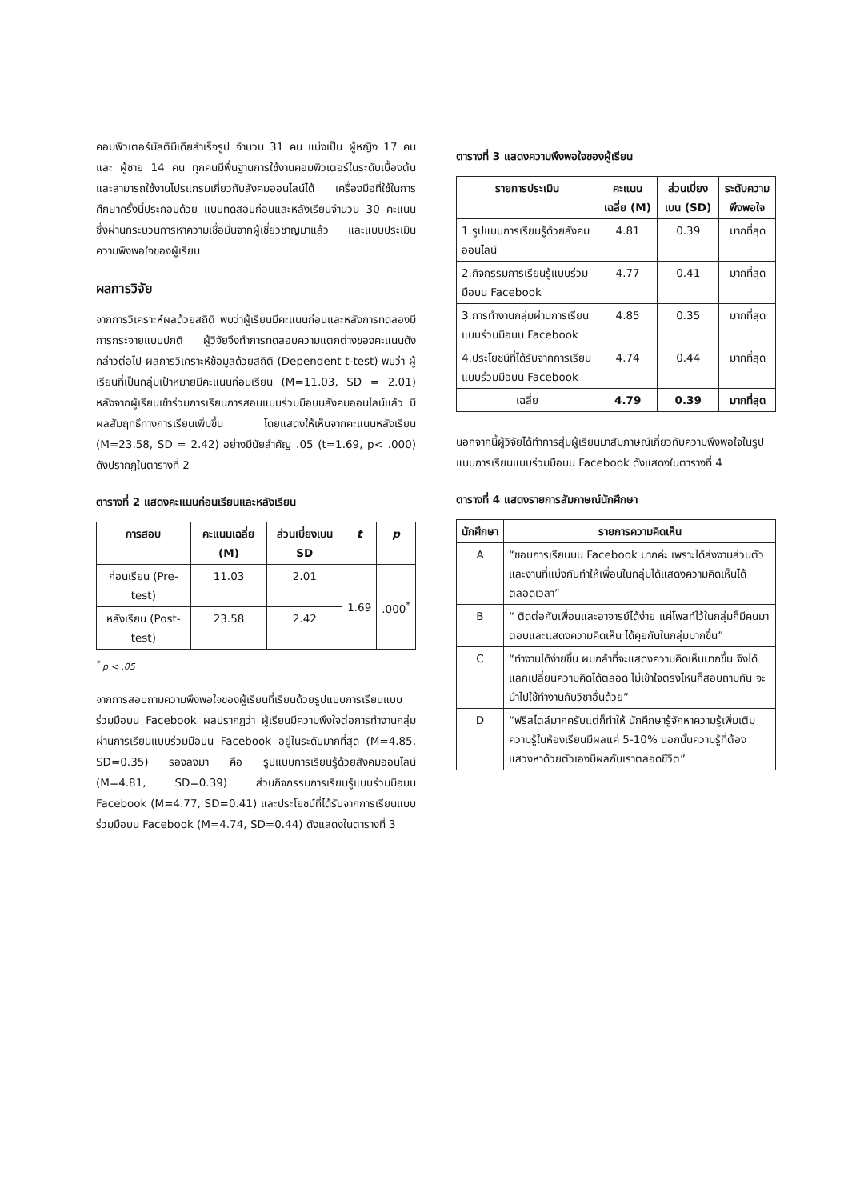คอมพิวเตอร์มัลติมีเดียสำเร็จรูป จำนวน 31 คน แบ่งเป็น ผู้หญิง 17 คน และ ผู้ชาย 14 คน ทุกคนมีพื้นฐานการใช้งานคอมพิวเตอร์ในระดับเบื้องต้นและสามารถใช้งานโปรแกรมเกี่ยวกับสังคมออนไลน์ได้ เครื่องมือที่ใช้ในการศึกษาครั้งนี้ประกอบด้วย แบบทดสอบก่อนและหลังเรียนจำนวน 30 คะแนน ซึ่งผ่านกระบวนการหาความเชื่อมั่นจากผู้เชี่ยวชาญมาแล้ว และแบบประเมินความพึงพอใจของผู้เรียน
ผลการวิจัย
จากการวิเคราะห์ผลด้วยสถิติ พบว่าผู้เรียนมีคะแนนก่อนและหลังการทดลองมีการกระจายแบบปกติ ผู้วิจัยจึงทำการทดสอบความแตกต่างของคะแนนดังกล่าวต่อไป ผลการวิเคราะห์ข้อมูลด้วยสถิติ (Dependent t-test) พบว่า ผู้เรียนที่เป็นกลุ่มเป้าหมายมีคะแนนก่อนเรียน (M=11.03, SD = 2.01) หลังจากผู้เรียนเข้าร่วมการเรียนการสอนแบบร่วมมือบนสังคมออนไลน์แล้ว มีผลสัมฤทธิ์ทางการเรียนเพิ่มขึ้น โดยแสดงให้เห็นจากคะแนนหลังเรียน (M=23.58, SD = 2.42) อย่างมีนัยสำคัญ .05 (t=1.69, p< .000) ดังปรากฏในตารางที่ 2
ตารางที่ 2 แสดงคะแนนก่อนเรียนและหลังเรียน
| การสอบ | คะแนนเฉลี่ย (M) | ส่วนเบี่ยงเบน SD | t | p |
| --- | --- | --- | --- | --- |
| ก่อนเรียน (Pre-test) | 11.03 | 2.01 | 1.69 | .000<sup>*</sup> |
| หลังเรียน (Post-test) | 23.58 | 2.42 | | |
<sup>*</sup> p < .05
จากการสอบถามความพึงพอใจของผู้เรียนที่เรียนด้วยรูปแบบการเรียนแบบร่วมมือบน Facebook ผลปรากฏว่า ผู้เรียนมีความพึงใจต่อการทำงานกลุ่มผ่านการเรียนแบบร่วมมือบน Facebook อยู่ในระดับมากที่สุด (M=4.85, SD=0.35) รองลงมา คือ รูปแบบการเรียนรู้ด้วยสังคมออนไลน์ (M=4.81, SD=0.39) ส่วนกิจกรรมการเรียนรู้แบบร่วมมือบน Facebook (M=4.77, SD=0.41) และประโยชน์ที่ได้รับจากการเรียนแบบร่วมมือบน Facebook (M=4.74, SD=0.44) ดังแสดงในตารางที่ 3
ตารางที่ 3 แสดงความพึงพอใจของผู้เรียน
| รายการประเมิน | คะแนนเฉลี่ย (M) | ส่วนเบี่ยงเบน (SD) | ระดับความพึงพอใจ |
| --- | --- | --- | --- |
| 1.รูปแบบการเรียนรู้ด้วยสังคมออนไลน์ | 4.81 | 0.39 | มากที่สุด |
| 2.กิจกรรมการเรียนรู้แบบร่วมมือบน Facebook | 4.77 | 0.41 | มากที่สุด |
| 3.การทำงานกลุ่มผ่านการเรียนแบบร่วมมือบน Facebook | 4.85 | 0.35 | มากที่สุด |
| 4.ประโยชน์ที่ได้รับจากการเรียนแบบร่วมมือบน Facebook | 4.74 | 0.44 | มากที่สุด |
| เฉลี่ย | 4.79 | 0.39 | มากที่สุด |
นอกจากนี้ผู้วิจัยได้ทำการสุ่มผู้เรียนมาสัมภาษณ์เกี่ยวกับความพึงพอใจในรูปแบบการเรียนแบบร่วมมือบน Facebook ดังแสดงในตารางที่ 4
ตารางที่ 4 แสดงรายการสัมภาษณ์นักศึกษา
| นักศึกษา | รายการความคิดเห็น |
| --- | --- |
| A | “ชอบการเรียนบน Facebook มากค่ะ เพราะได้ส่งงานส่วนตัวและงานที่แบ่งกันทำให้เพื่อนในกลุ่มได้แสดงความคิดเห็นได้ตลอดเวลา” |
| B | “ ติดต่อกับเพื่อนและอาจารย์ได้ง่าย แค่โพสท์ไว้ในกลุ่มก็มีคนมาตอบและแสดงความคิดเห็น ได้คุยกันในกลุ่มมากขึ้น” |
| C | “ทำงานได้ง่ายขึ้น ผมกล้าที่จะแสดงความคิดเห็นมากขึ้น จึงได้แลกเปลี่ยนความคิดได้ตลอด ไม่เข้าใจตรงไหนก็สอบถามกัน จะนำไปใช้ทำงานกับวิชาอื่นด้วย” |
| D | “ฟรีสไตล์มากครับแต่ก็ทำให้ นักศึกษารู้จักหาความรู้เพิ่มเติม ความรู้ในห้องเรียนมีผลแค่ 5-10% นอกนั้นความรู้ที่ต้องแสวงหาด้วยตัวเองมีผลกับเราตลอดชีวิต” |